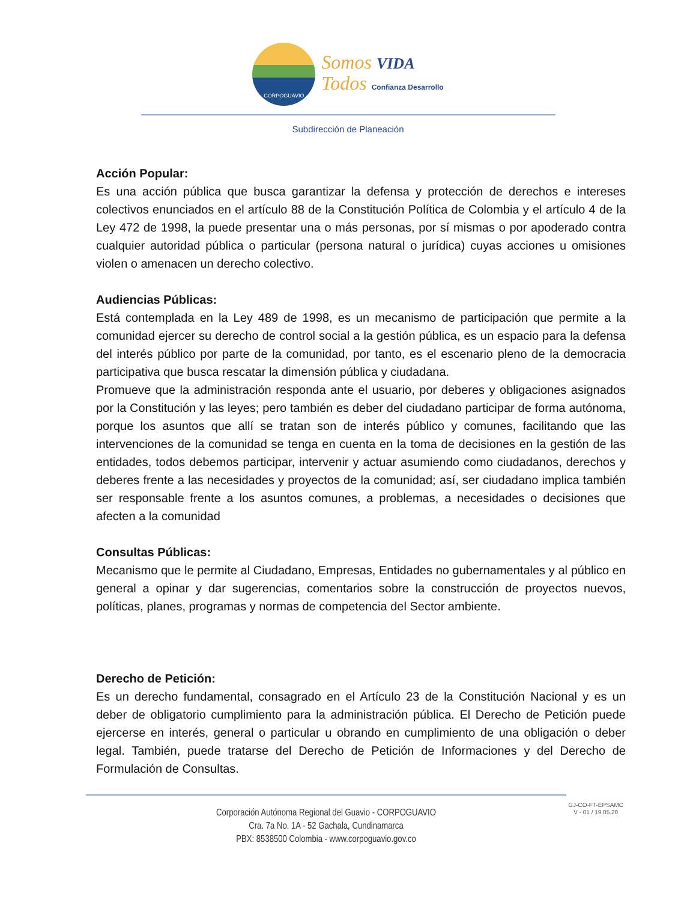CORPOGUAVIO
Somos VIDA
Todos Confianza Desarrollo
Subdirección de Planeación
Acción Popular:
Es una acción pública que busca garantizar la defensa y protección de derechos e intereses colectivos enunciados en el artículo 88 de la Constitución Política de Colombia y el artículo 4 de la Ley 472 de 1998, la puede presentar una o más personas, por sí mismas o por apoderado contra cualquier autoridad pública o particular (persona natural o jurídica) cuyas acciones u omisiones violen o amenacen un derecho colectivo.
Audiencias Públicas:
Está contemplada en la Ley 489 de 1998, es un mecanismo de participación que permite a la comunidad ejercer su derecho de control social a la gestión pública, es un espacio para la defensa del interés público por parte de la comunidad, por tanto, es el escenario pleno de la democracia participativa que busca rescatar la dimensión pública y ciudadana.
Promueve que la administración responda ante el usuario, por deberes y obligaciones asignados por la Constitución y las leyes; pero también es deber del ciudadano participar de forma autónoma, porque los asuntos que allí se tratan son de interés público y comunes, facilitando que las intervenciones de la comunidad se tenga en cuenta en la toma de decisiones en la gestión de las entidades, todos debemos participar, intervenir y actuar asumiendo como ciudadanos, derechos y deberes frente a las necesidades y proyectos de la comunidad; así, ser ciudadano implica también ser responsable frente a los asuntos comunes, a problemas, a necesidades o decisiones que afecten a la comunidad
Consultas Públicas:
Mecanismo que le permite al Ciudadano, Empresas, Entidades no gubernamentales y al público en general a opinar y dar sugerencias, comentarios sobre la construcción de proyectos nuevos, políticas, planes, programas y normas de competencia del Sector ambiente.
Derecho de Petición:
Es un derecho fundamental, consagrado en el Artículo 23 de la Constitución Nacional y es un deber de obligatorio cumplimiento para la administración pública. El Derecho de Petición puede ejercerse en interés, general o particular u obrando en cumplimiento de una obligación o deber legal. También, puede tratarse del Derecho de Petición de Informaciones y del Derecho de Formulación de Consultas.
Corporación Autónoma Regional del Guavio - CORPOGUAVIO
Cra. 7a No. 1A - 52 Gachala, Cundinamarca
PBX: 8538500 Colombia - www.corpoguavio.gov.co
GJ-CO-FT-EPSAMC
V - 01 / 19.05.20